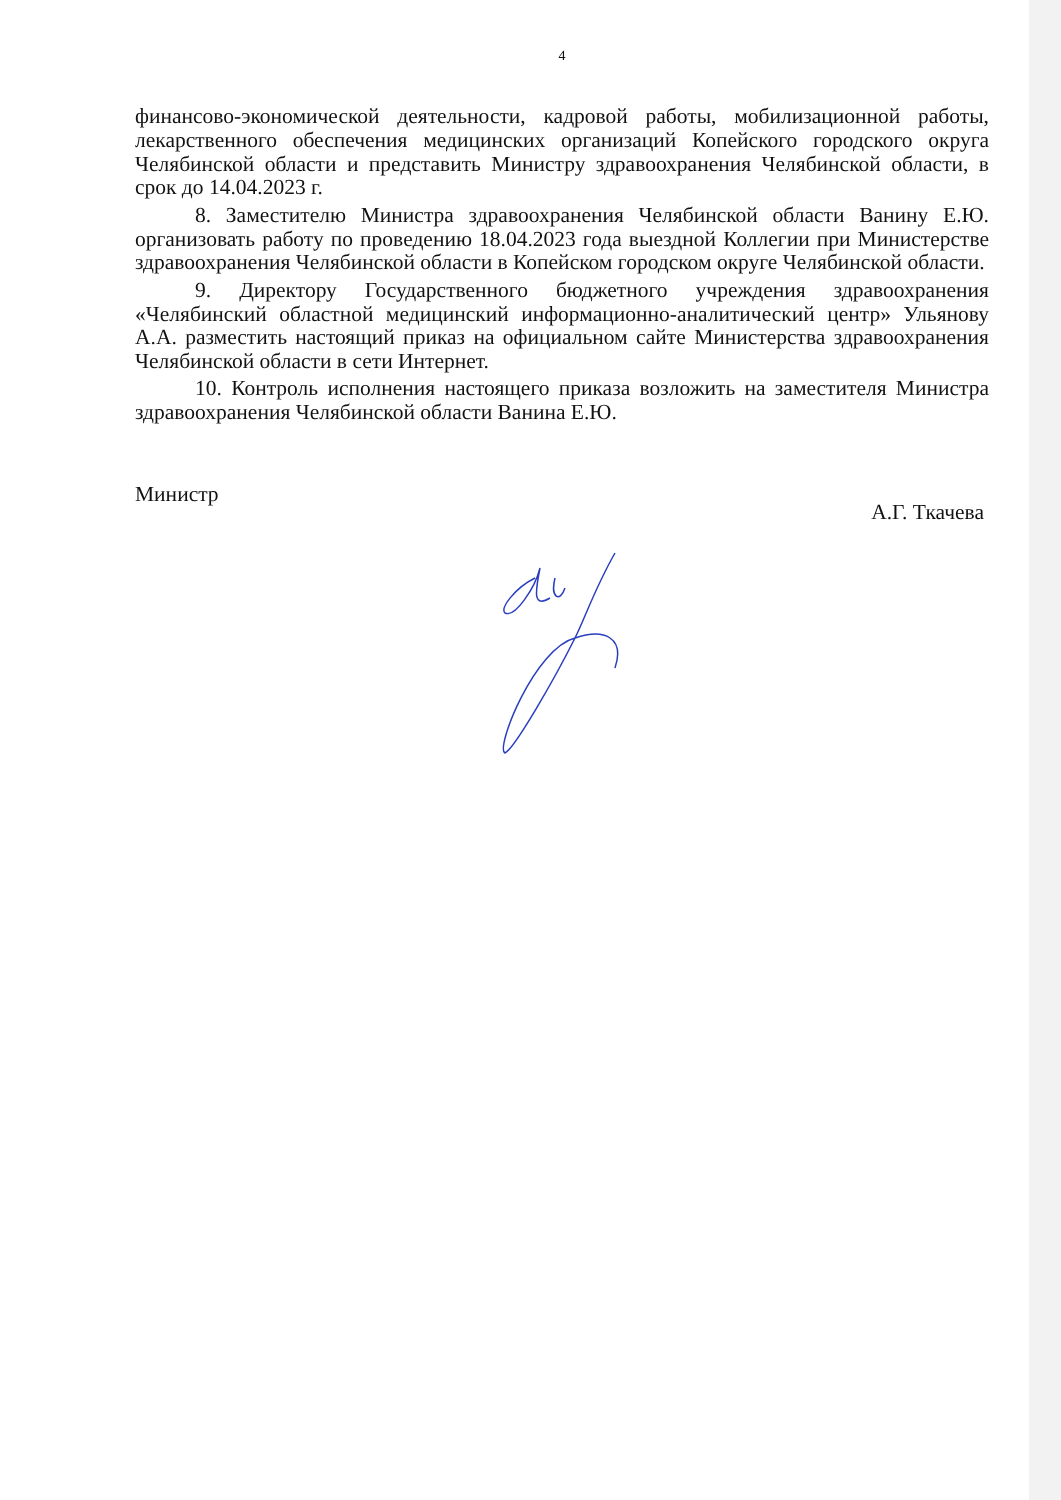4
финансово-экономической деятельности, кадровой работы, мобилизационной работы, лекарственного обеспечения медицинских организаций Копейского городского округа Челябинской области и представить Министру здравоохранения Челябинской области, в срок до 14.04.2023 г.
8. Заместителю Министра здравоохранения Челябинской области Ванину Е.Ю. организовать работу по проведению 18.04.2023 года выездной Коллегии при Министерстве здравоохранения Челябинской области в Копейском городском округе Челябинской области.
9. Директору Государственного бюджетного учреждения здравоохранения «Челябинский областной медицинский информационно-аналитический центр» Ульянову А.А. разместить настоящий приказ на официальном сайте Министерства здравоохранения Челябинской области в сети Интернет.
10. Контроль исполнения настоящего приказа возложить на заместителя Министра здравоохранения Челябинской области Ванина Е.Ю.
Министр
А.Г. Ткачева